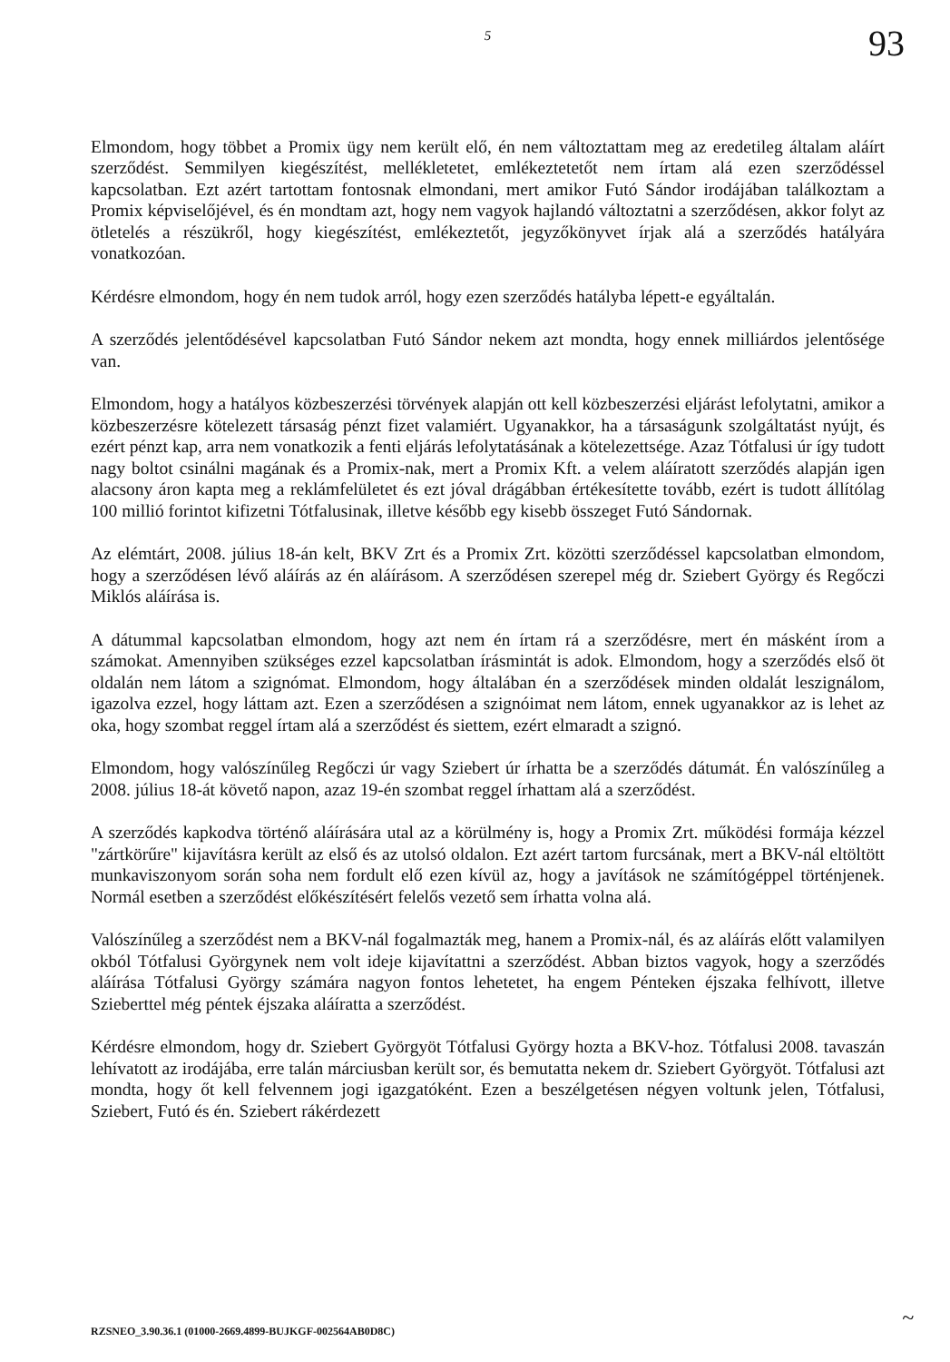5
93
Elmondom, hogy többet a Promix ügy nem került elő, én nem változtattam meg az eredetileg általam aláírt szerződést. Semmilyen kiegészítést, mellékletetet, emlékeztetetőt nem írtam alá ezen szerződéssel kapcsolatban. Ezt azért tartottam fontosnak elmondani, mert amikor Futó Sándor irodájában találkoztam a Promix képviselőjével, és én mondtam azt, hogy nem vagyok hajlandó változtatni a szerződésen, akkor folyt az ötletelés a részükről, hogy kiegészítést, emlékeztetőt, jegyzőkönyvet írjak alá a szerződés hatályára vonatkozóan.
Kérdésre elmondom, hogy én nem tudok arról, hogy ezen szerződés hatályba lépett-e egyáltalán.
A szerződés jelentődésével kapcsolatban Futó Sándor nekem azt mondta, hogy ennek milliárdos jelentősége van.
Elmondom, hogy a hatályos közbeszerzési törvények alapján ott kell közbeszerzési eljárást lefolytatni, amikor a közbeszerzésre kötelezett társaság pénzt fizet valamiért. Ugyanakkor, ha a társaságunk szolgáltatást nyújt, és ezért pénzt kap, arra nem vonatkozik a fenti eljárás lefolytatásának a kötelezettsége. Azaz Tótfalusi úr így tudott nagy boltot csinálni magának és a Promix-nak, mert a Promix Kft. a velem aláíratott szerződés alapján igen alacsony áron kapta meg a reklámfelületet és ezt jóval drágábban értékesítette tovább, ezért is tudott állítólag 100 millió forintot kifizetni Tótfalusinak, illetve később egy kisebb összeget Futó Sándornak.
Az elémtárt, 2008. július 18-án kelt, BKV Zrt és a Promix Zrt. közötti szerződéssel kapcsolatban elmondom, hogy a szerződésen lévő aláírás az én aláírásom. A szerződésen szerepel még dr. Sziebert György és Regőczi Miklós aláírása is.
A dátummal kapcsolatban elmondom, hogy azt nem én írtam rá a szerződésre, mert én másként írom a számokat. Amennyiben szükséges ezzel kapcsolatban írásmintát is adok. Elmondom, hogy a szerződés első öt oldalán nem látom a szignómat. Elmondom, hogy általában én a szerződések minden oldalát leszignálom, igazolva ezzel, hogy láttam azt. Ezen a szerződésen a szignóimat nem látom, ennek ugyanakkor az is lehet az oka, hogy szombat reggel írtam alá a szerződést és siettem, ezért elmaradt a szignó.
Elmondom, hogy valószínűleg Regőczi úr vagy Sziebert úr írhatta be a szerződés dátumát. Én valószínűleg a 2008. július 18-át követő napon, azaz 19-én szombat reggel írhattam alá a szerződést.
A szerződés kapkodva történő aláírására utal az a körülmény is, hogy a Promix Zrt. működési formája kézzel "zártkörűre" kijavításra került az első és az utolsó oldalon. Ezt azért tartom furcsának, mert a BKV-nál eltöltött munkaviszonyom során soha nem fordult elő ezen kívül az, hogy a javítások ne számítógéppel történjenek. Normál esetben a szerződést előkészítésért felelős vezető sem írhatta volna alá.
Valószínűleg a szerződést nem a BKV-nál fogalmazták meg, hanem a Promix-nál, és az aláírás előtt valamilyen okból Tótfalusi Györgynek nem volt ideje kijavítattni a szerződést. Abban biztos vagyok, hogy a szerződés aláírása Tótfalusi György számára nagyon fontos lehetetet, ha engem Pénteken éjszaka felhívott, illetve Szieberttel még péntek éjszaka aláíratta a szerződést.
Kérdésre elmondom, hogy dr. Sziebert Györgyöt Tótfalusi György hozta a BKV-hoz. Tótfalusi 2008. tavaszán lehívatott az irodájába, erre talán márciusban került sor, és bemutatta nekem dr. Sziebert Györgyöt. Tótfalusi azt mondta, hogy őt kell felvennem jogi igazgatóként. Ezen a beszélgetésen négyen voltunk jelen, Tótfalusi, Sziebert, Futó és én. Sziebert rákérdezett
RZSNEO_3.90.36.1 (01000-2669.4899-BUJKGF-002564AB0D8C)
~